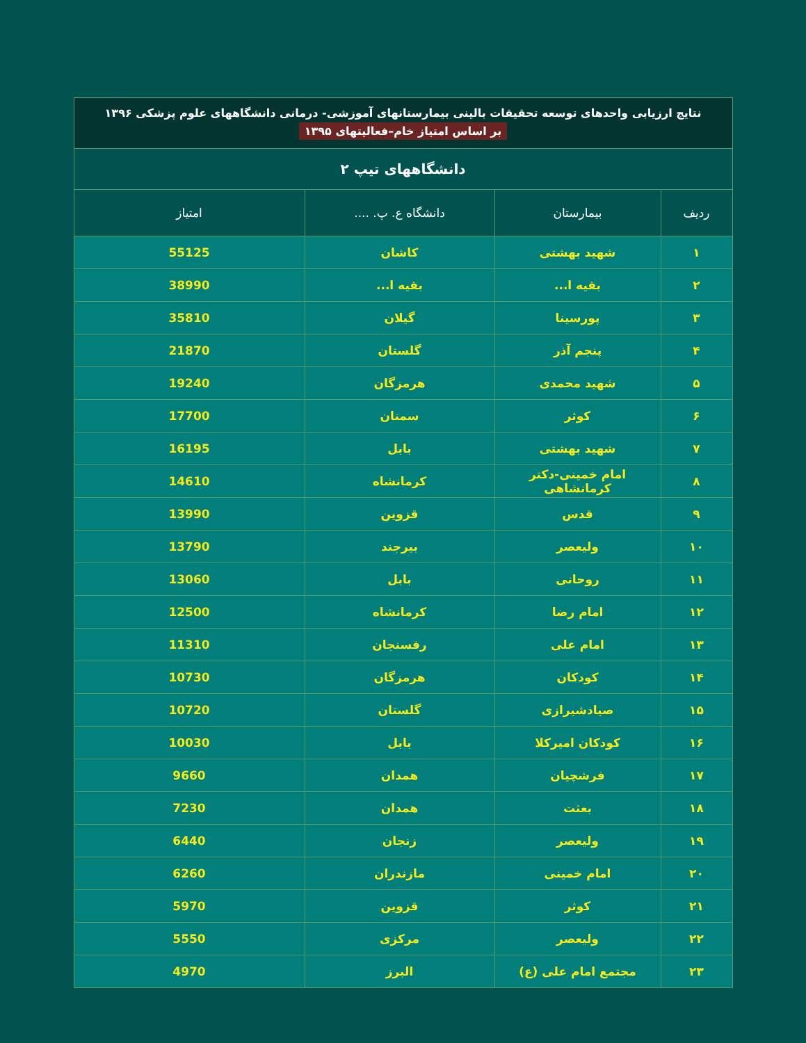| نتایج ارزیابی واحدهای توسعه تحقیقات بالینی بیمارستانهای آموزشی- درمانی دانشگاههای علوم پزشکی ۱۳۹۶ بر اساس امتیاز خام–فعالیتهای ۱۳۹۵ | | | |
| دانشگاههای تیپ ۲ | | | |
| ردیف | بیمارستان | دانشگاه ع. پ. .... | امتیاز |
| ۱ | شهید بهشتی | کاشان | 55125 |
| ۲ | بقیه ا... | بقیه ا... | 38990 |
| ۳ | پورسینا | گیلان | 35810 |
| ۴ | پنجم آذر | گلستان | 21870 |
| ۵ | شهید محمدی | هرمزگان | 19240 |
| ۶ | کوثر | سمنان | 17700 |
| ۷ | شهید بهشتی | بابل | 16195 |
| ۸ | امام خمینی-دکتر کرمانشاهی | کرمانشاه | 14610 |
| ۹ | قدس | قزوین | 13990 |
| ۱۰ | ولیعصر | بیرجند | 13790 |
| ۱۱ | روحانی | بابل | 13060 |
| ۱۲ | امام رضا | کرمانشاه | 12500 |
| ۱۳ | امام علی | رفسنجان | 11310 |
| ۱۴ | کودکان | هرمزگان | 10730 |
| ۱۵ | صیادشیرازی | گلستان | 10720 |
| ۱۶ | کودکان امیرکلا | بابل | 10030 |
| ۱۷ | فرشچیان | همدان | 9660 |
| ۱۸ | بعثت | همدان | 7230 |
| ۱۹ | ولیعصر | زنجان | 6440 |
| ۲۰ | امام خمینی | مازندران | 6260 |
| ۲۱ | کوثر | قزوین | 5970 |
| ۲۲ | ولیعصر | مرکزی | 5550 |
| ۲۳ | مجتمع امام علی (ع) | البرز | 4970 |